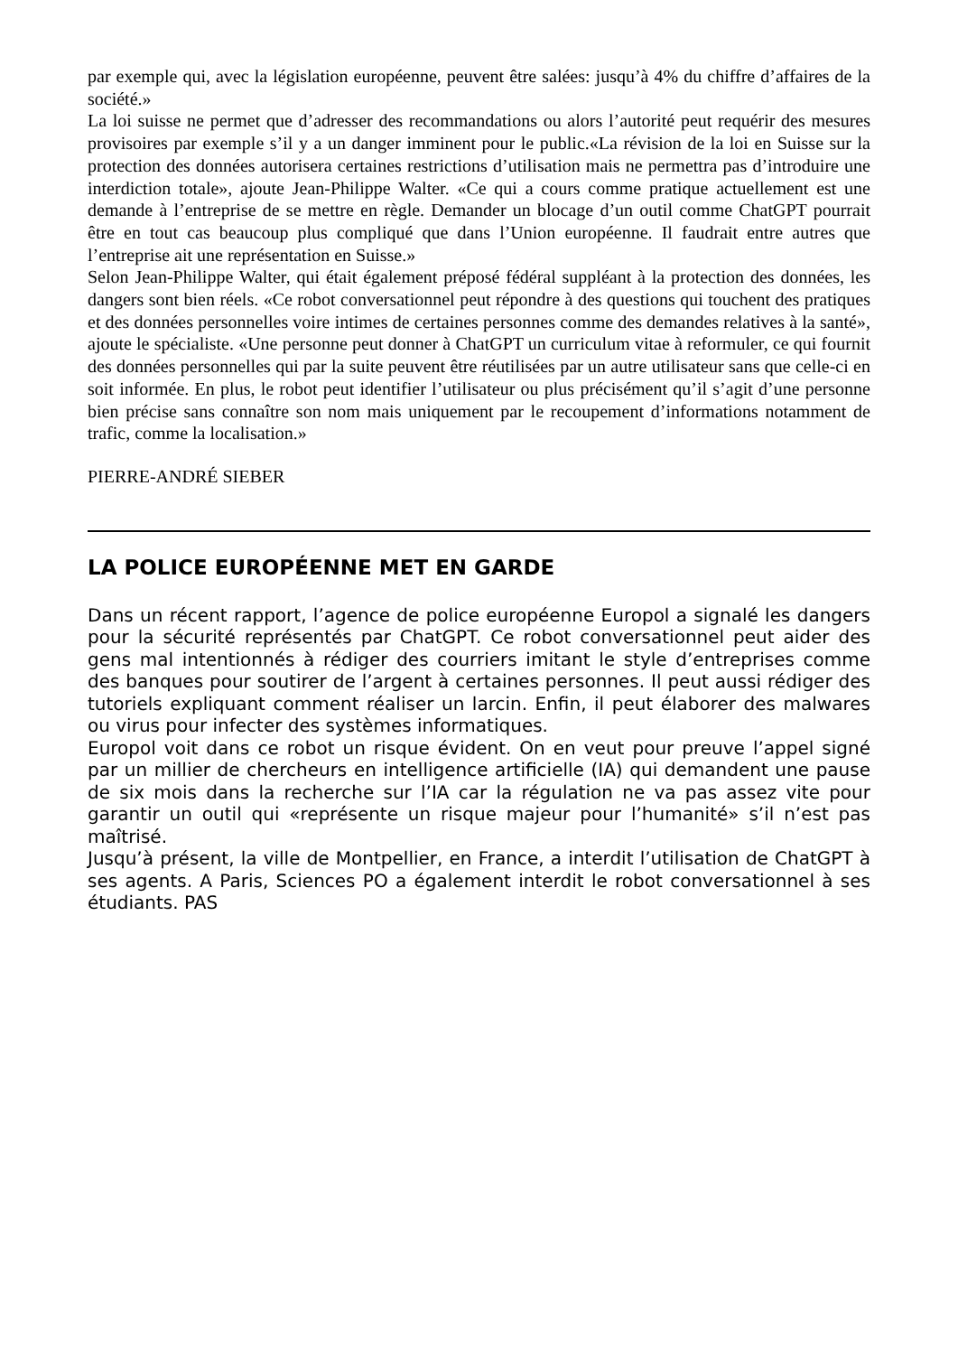par exemple qui, avec la législation européenne, peuvent être salées: jusqu’à 4% du chiffre d’affaires de la société.»
La loi suisse ne permet que d’adresser des recommandations ou alors l’autorité peut requérir des mesures provisoires par exemple s’il y a un danger imminent pour le public.«La révision de la loi en Suisse sur la protection des données autorisera certaines restrictions d’utilisation mais ne permettra pas d’introduire une interdiction totale», ajoute Jean-Philippe Walter. «Ce qui a cours comme pratique actuellement est une demande à l’entreprise de se mettre en règle. Demander un blocage d’un outil comme ChatGPT pourrait être en tout cas beaucoup plus compliqué que dans l’Union européenne. Il faudrait entre autres que l’entreprise ait une représentation en Suisse.»
Selon Jean-Philippe Walter, qui était également préposé fédéral suppléant à la protection des données, les dangers sont bien réels. «Ce robot conversationnel peut répondre à des questions qui touchent des pratiques et des données personnelles voire intimes de certaines personnes comme des demandes relatives à la santé», ajoute le spécialiste. «Une personne peut donner à ChatGPT un curriculum vitae à reformuler, ce qui fournit des données personnelles qui par la suite peuvent être réutilisées par un autre utilisateur sans que celle-ci en soit informée. En plus, le robot peut identifier l’utilisateur ou plus précisément qu’il s’agit d’une personne bien précise sans connaître son nom mais uniquement par le recoupement d’informations notamment de trafic, comme la localisation.»
PIERRE-ANDRÉ SIEBER
LA POLICE EUROPÉENNE MET EN GARDE
Dans un récent rapport, l’agence de police européenne Europol a signalé les dangers pour la sécurité représentés par ChatGPT. Ce robot conversationnel peut aider des gens mal intentionnés à rédiger des courriers imitant le style d’entreprises comme des banques pour soutirer de l’argent à certaines personnes. Il peut aussi rédiger des tutoriels expliquant comment réaliser un larcin. Enfin, il peut élaborer des malwares ou virus pour infecter des systèmes informatiques.
Europol voit dans ce robot un risque évident. On en veut pour preuve l’appel signé par un millier de chercheurs en intelligence artificielle (IA) qui demandent une pause de six mois dans la recherche sur l’IA car la régulation ne va pas assez vite pour garantir un outil qui «représente un risque majeur pour l’humanité» s’il n’est pas maîtrisé.
Jusqu’à présent, la ville de Montpellier, en France, a interdit l’utilisation de ChatGPT à ses agents. A Paris, Sciences PO a également interdit le robot conversationnel à ses étudiants. PAS